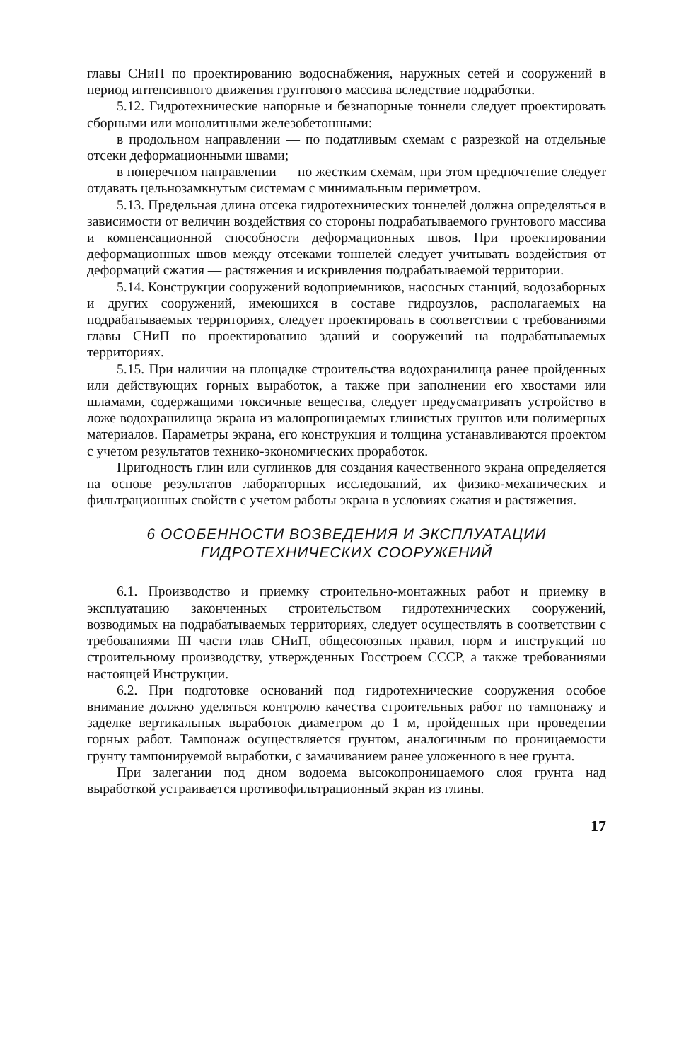главы СНиП по проектированию водоснабжения, наружных сетей и сооружений в период интенсивного движения грунтового массива вследствие подработки.
5.12. Гидротехнические напорные и безнапорные тоннели следует проектировать сборными или монолитными железобетонными:
в продольном направлении — по податливым схемам с разрезкой на отдельные отсеки деформационными швами;
в поперечном направлении — по жестким схемам, при этом предпочтение следует отдавать цельнозамкнутым системам с минимальным периметром.
5.13. Предельная длина отсека гидротехнических тоннелей должна определяться в зависимости от величин воздействия со стороны подрабатываемого грунтового массива и компенсационной способности деформационных швов. При проектировании деформационных швов между отсеками тоннелей следует учитывать воздействия от деформаций сжатия — растяжения и искривления подрабатываемой территории.
5.14. Конструкции сооружений водоприемников, насосных станций, водозаборных и других сооружений, имеющихся в составе гидроузлов, располагаемых на подрабатываемых территориях, следует проектировать в соответствии с требованиями главы СНиП по проектированию зданий и сооружений на подрабатываемых территориях.
5.15. При наличии на площадке строительства водохранилища ранее пройденных или действующих горных выработок, а также при заполнении его хвостами или шламами, содержащими токсичные вещества, следует предусматривать устройство в ложе водохранилища экрана из малопроницаемых глинистых грунтов или полимерных материалов. Параметры экрана, его конструкция и толщина устанавливаются проектом с учетом результатов технико-экономических проработок.
Пригодность глин или суглинков для создания качественного экрана определяется на основе результатов лабораторных исследований, их физико-механических и фильтрационных свойств с учетом работы экрана в условиях сжатия и растяжения.
6 ОСОБЕННОСТИ ВОЗВЕДЕНИЯ И ЭКСПЛУАТАЦИИ
ГИДРОТЕХНИЧЕСКИХ СООРУЖЕНИЙ
6.1. Производство и приемку строительно-монтажных работ и приемку в эксплуатацию законченных строительством гидротехнических сооружений, возводимых на подрабатываемых территориях, следует осуществлять в соответствии с требованиями III части глав СНиП, общесоюзных правил, норм и инструкций по строительному производству, утвержденных Госстроем СССР, а также требованиями настоящей Инструкции.
6.2. При подготовке оснований под гидротехнические сооружения особое внимание должно уделяться контролю качества строительных работ по тампонажу и заделке вертикальных выработок диаметром до 1 м, пройденных при проведении горных работ. Тампонаж осуществляется грунтом, аналогичным по проницаемости грунту тампонируемой выработки, с замачиванием ранее уложенного в нее грунта.
При залегании под дном водоема высокопроницаемого слоя грунта над выработкой устраивается противофильтрационный экран из глины.
17